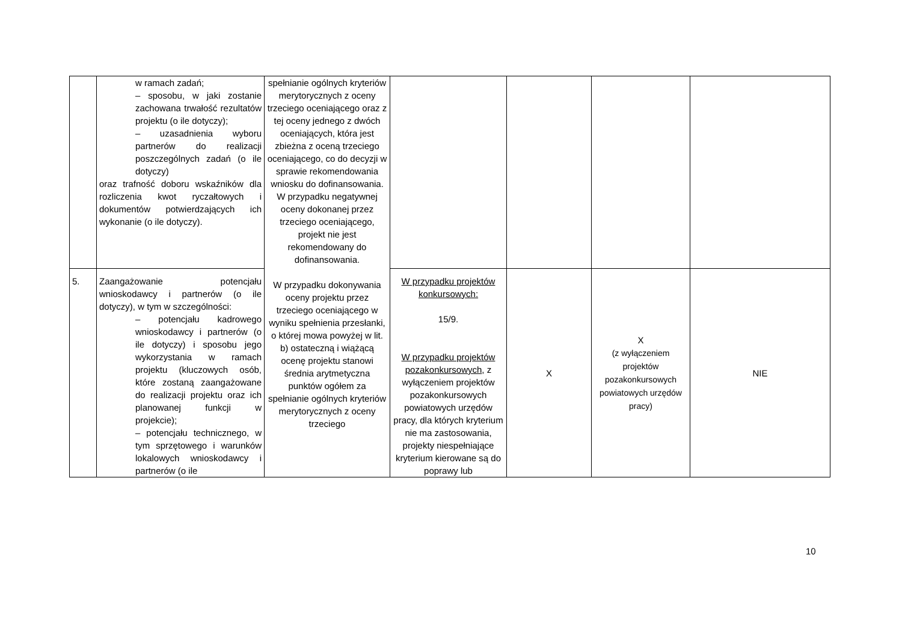| | w ramach zadań; – sposobu, w jaki zostanie zachowana trwałość rezultatów projektu (o ile dotyczy); – uzasadnienia wyboru partnerów do realizacji poszczególnych zadań (o ile dotyczy) oraz trafność doboru wskaźników dla rozliczenia kwot ryczałtowych i dokumentów potwierdzających ich wykonanie (o ile dotyczy). | spełnianie ogólnych kryteriów merytorycznych z oceny trzeciego oceniającego oraz z tej oceny jednego z dwóch oceniających, która jest zbieżna z oceną trzeciego oceniającego, co do decyzji w sprawie rekomendowania wniosku do dofinansowania. W przypadku negatywnej oceny dokonanej przez trzeciego oceniającego, projekt nie jest rekomendowany do dofinansowania. W przypadku dokonywania oceny projektu przez trzeciego oceniającego w wyniku spełnienia przesłanki, o której mowa powyżej w lit. b) ostateczną i wiążącą ocenę projektu stanowi średnia arytmetyczna punktów ogółem za spełnianie ogólnych kryteriów merytorycznych z oceny trzeciego | | | | |
| 5. | Zaangażowanie potencjału wnioskodawcy i partnerów (o ile dotyczy), w tym w szczególności: – potencjału kadrowego wnioskodawcy i partnerów (o ile dotyczy) i sposobu jego wykorzystania w ramach projektu (kluczowych osób, które zostaną zaangażowane do realizacji projektu oraz ich planowanej funkcji w projekcie); – potencjału technicznego, w tym sprzętowego i warunków lokalowych wnioskodawcy i partnerów (o ile | | W przypadku projektów konkursowych: 15/9. W przypadku projektów pozakonkursowych , z wyłączeniem projektów pozakonkursowych powiatowych urzędów pracy, dla których kryterium nie ma zastosowania, projekty niespełniające kryterium kierowane są do poprawy lub | X | X (z wyłączeniem projektów pozakonkursowych powiatowych urzędów pracy) | NIE |
10